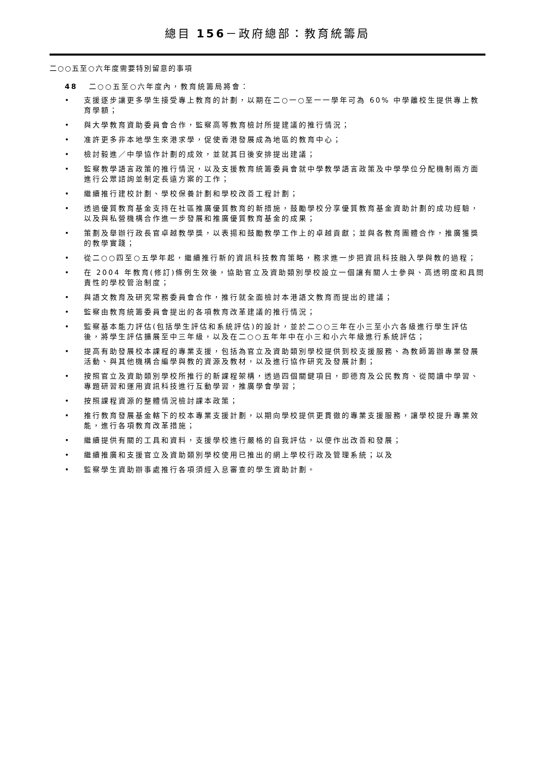總目 156－政府總部：教育統籌局
二○○五至○六年度需要特別留意的事項
48 二○○五至○六年度內，教育統籌局將會：
• 支援逐步讓更多學生接受專上教育的計劃，以期在二○一○至一一學年可為 60% 中學離校生提供專上教育學額；
• 與大學教育資助委員會合作，監察高等教育檢討所提建議的推行情況；
• 准許更多非本地學生來港求學，促使香港發展成為地區的教育中心；
• 檢討毅進／中學協作計劃的成效，並就其日後安排提出建議；
• 監察教學語言政策的推行情況，以及支援教育統籌委員會就中學教學語言政策及中學學位分配機制兩方面進行公眾諮詢並制定長遠方案的工作；
• 繼續推行建校計劃、學校保養計劃和學校改善工程計劃；
• 透過優質教育基金支持在社區推廣優質教育的新措施，鼓勵學校分享優質教育基金資助計劃的成功經驗，以及與私營機構合作進一步發展和推廣優質教育基金的成果；
• 策劃及舉辦行政長官卓越教學獎，以表揚和鼓勵教學工作上的卓越貢獻；並與各教育團體合作，推廣獲獎的教學實踐；
• 從二○○四至○五學年起，繼續推行新的資訊科技教育策略，務求進一步把資訊科技融入學與教的過程；
• 在 2004 年教育(修訂)條例生效後，協助官立及資助類別學校設立一個讓有關人士參與、高透明度和具問責性的學校管治制度；
• 與語文教育及研究常務委員會合作，推行就全面檢討本港語文教育而提出的建議；
• 監察由教育統籌委員會提出的各項教育改革建議的推行情況；
• 監察基本能力評估(包括學生評估和系統評估)的設計，並於二○○三年在小三至小六各級進行學生評估後，將學生評估擴展至中三年級，以及在二○○五年年中在小三和小六年級進行系統評估；
• 提高有助發展校本課程的專業支援，包括為官立及資助類別學校提供到校支援服務、為教師籌辦專業發展活動、與其他機構合編學與教的資源及教材，以及進行協作研究及發展計劃；
• 按照官立及資助類別學校所推行的新課程架構，透過四個關鍵項目，即德育及公民教育、從閱讀中學習、專題研習和運用資訊科技進行互動學習，推廣學會學習；
• 按照課程資源的整體情況檢討課本政策；
• 推行教育發展基金轄下的校本專業支援計劃，以期向學校提供更貫徹的專業支援服務，讓學校提升專業效能，進行各項教育改革措施；
• 繼續提供有關的工具和資料，支援學校進行嚴格的自我評估，以便作出改善和發展；
• 繼續推廣和支援官立及資助類別學校使用已推出的網上學校行政及管理系統；以及
• 監察學生資助辦事處推行各項須經入息審查的學生資助計劃。